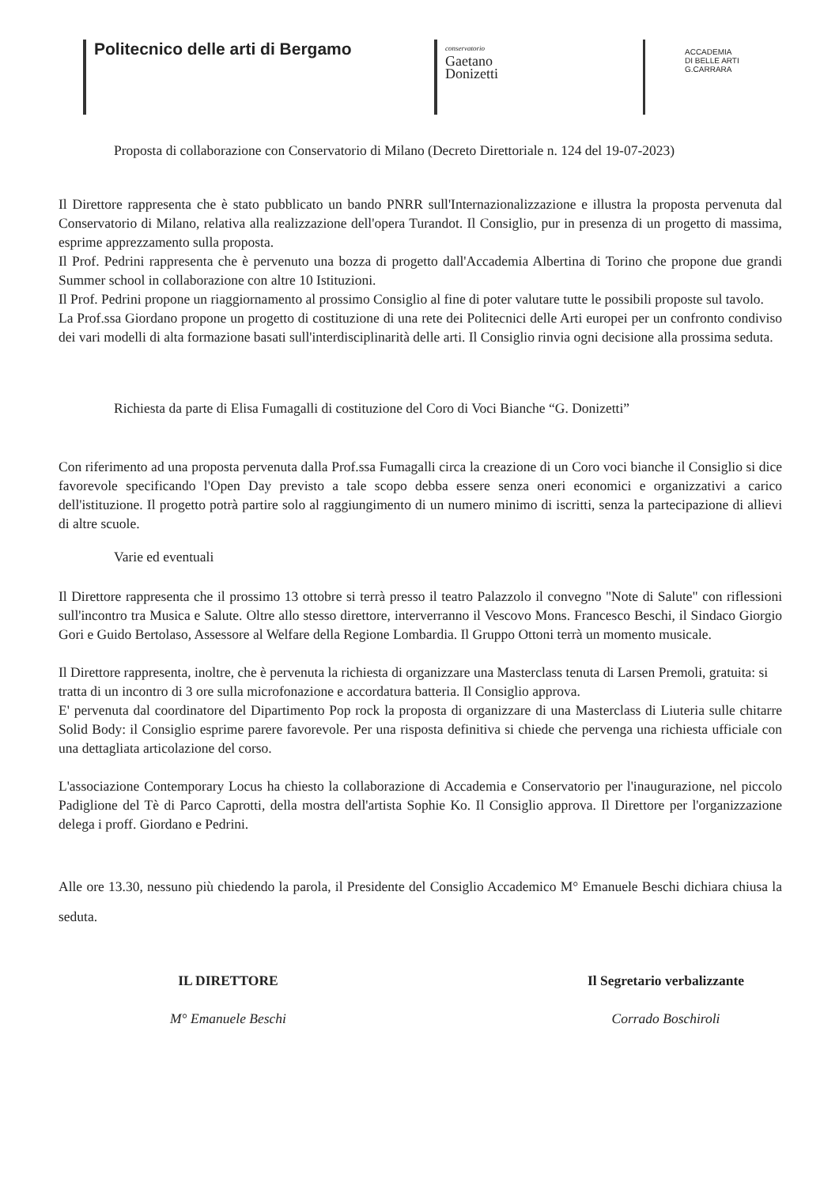Politecnico delle arti di Bergamo
conservatorio
Gaetano
Donizetti
ACCADEMIA
DI BELLE ARTI
G.CARRARA
Proposta di collaborazione con Conservatorio di Milano (Decreto Direttoriale n. 124 del 19-07-2023)
Il Direttore rappresenta che è stato pubblicato un bando PNRR sull'Internazionalizzazione e illustra la proposta pervenuta dal Conservatorio di Milano, relativa alla realizzazione dell'opera Turandot. Il Consiglio, pur in presenza di un progetto di massima, esprime apprezzamento sulla proposta.
Il Prof. Pedrini rappresenta che è pervenuto una bozza di progetto dall'Accademia Albertina di Torino che propone due grandi Summer school in collaborazione con altre 10 Istituzioni.
Il Prof. Pedrini propone un riaggiornamento al prossimo Consiglio al fine di poter valutare tutte le possibili proposte sul tavolo.
La Prof.ssa Giordano propone un progetto di costituzione di una rete dei Politecnici delle Arti europei per un confronto condiviso dei vari modelli di alta formazione basati sull'interdisciplinarità delle arti. Il Consiglio rinvia ogni decisione alla prossima seduta.
Richiesta da parte di Elisa Fumagalli di costituzione del Coro di Voci Bianche “G. Donizetti”
Con riferimento ad una proposta pervenuta dalla Prof.ssa Fumagalli circa la creazione di un Coro voci bianche il Consiglio si dice favorevole specificando l'Open Day previsto a tale scopo debba essere senza oneri economici e organizzativi a carico dell'istituzione. Il progetto potrà partire solo al raggiungimento di un numero minimo di iscritti, senza la partecipazione di allievi di altre scuole.
Varie ed eventuali
Il Direttore rappresenta che il prossimo 13 ottobre si terrà presso il teatro Palazzolo il convegno "Note di Salute" con riflessioni sull'incontro tra Musica e Salute. Oltre allo stesso direttore, interverranno il Vescovo Mons. Francesco Beschi, il Sindaco Giorgio Gori e Guido Bertolaso, Assessore al Welfare della Regione Lombardia. Il Gruppo Ottoni terrà un momento musicale.
Il Direttore rappresenta, inoltre, che è pervenuta la richiesta di organizzare una Masterclass tenuta di Larsen Premoli, gratuita: si tratta di un incontro di 3 ore sulla microfonazione e accordatura batteria. Il Consiglio approva.
E' pervenuta dal coordinatore del Dipartimento Pop rock la proposta di organizzare di una Masterclass di Liuteria sulle chitarre Solid Body: il Consiglio esprime parere favorevole. Per una risposta definitiva si chiede che pervenga una richiesta ufficiale con una dettagliata articolazione del corso.
L'associazione Contemporary Locus ha chiesto la collaborazione di Accademia e Conservatorio per l'inaugurazione, nel piccolo Padiglione del Tè di Parco Caprotti, della mostra dell'artista Sophie Ko. Il Consiglio approva. Il Direttore per l'organizzazione delega i proff. Giordano e Pedrini.
Alle ore 13.30, nessuno più chiedendo la parola, il Presidente del Consiglio Accademico M° Emanuele Beschi dichiara chiusa la seduta.
IL DIRETTORE
M° Emanuele Beschi
Il Segretario verbalizzante
Corrado Boschiroli